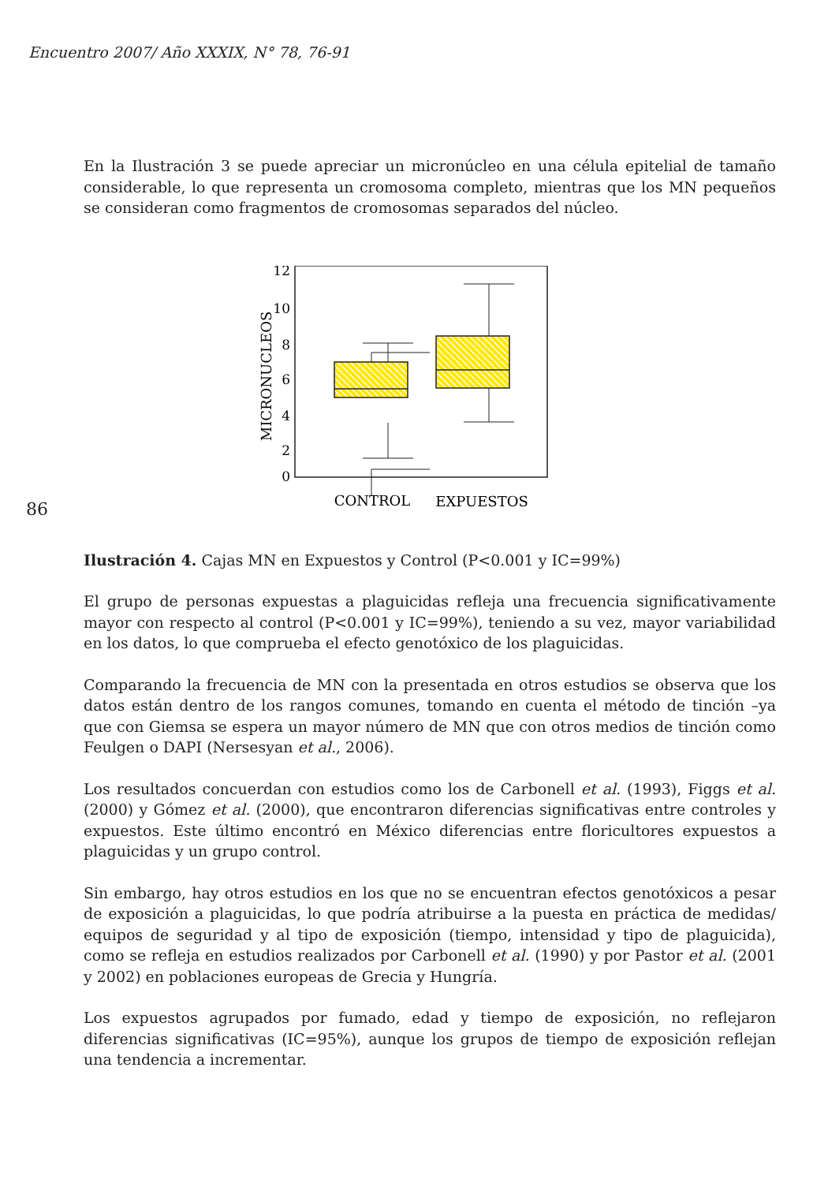Encuentro 2007/ Año XXXIX, N° 78, 76-91
En la Ilustración 3 se puede apreciar un micronúcleo en una célula epitelial de tamaño considerable, lo que representa un cromosoma completo, mientras que los MN pequeños se consideran como fragmentos de cromosomas separados del núcleo.
86
12
10
8
6
4
2
0
MICRONUCLEOS
CONTROL
EXPUESTOS
Ilustración 4. Cajas MN en Expuestos y Control (P<0.001 y IC=99%)
El grupo de personas expuestas a plaguicidas refleja una frecuencia significativamente mayor con respecto al control (P<0.001 y IC=99%), teniendo a su vez, mayor variabilidad en los datos, lo que comprueba el efecto genotóxico de los plaguicidas.
Comparando la frecuencia de MN con la presentada en otros estudios se observa que los datos están dentro de los rangos comunes, tomando en cuenta el método de tinción –ya que con Giemsa se espera un mayor número de MN que con otros medios de tinción como Feulgen o DAPI (Nersesyan et al., 2006).
Los resultados concuerdan con estudios como los de Carbonell et al. (1993), Figgs et al. (2000) y Gómez et al. (2000), que encontraron diferencias significativas entre controles y expuestos. Este último encontró en México diferencias entre floricultores expuestos a plaguicidas y un grupo control.
Sin embargo, hay otros estudios en los que no se encuentran efectos genotóxicos a pesar de exposición a plaguicidas, lo que podría atribuirse a la puesta en práctica de medidas/ equipos de seguridad y al tipo de exposición (tiempo, intensidad y tipo de plaguicida), como se refleja en estudios realizados por Carbonell et al. (1990) y por Pastor et al. (2001 y 2002) en poblaciones europeas de Grecia y Hungría.
Los expuestos agrupados por fumado, edad y tiempo de exposición, no reflejaron diferencias significativas (IC=95%), aunque los grupos de tiempo de exposición reflejan una tendencia a incrementar.